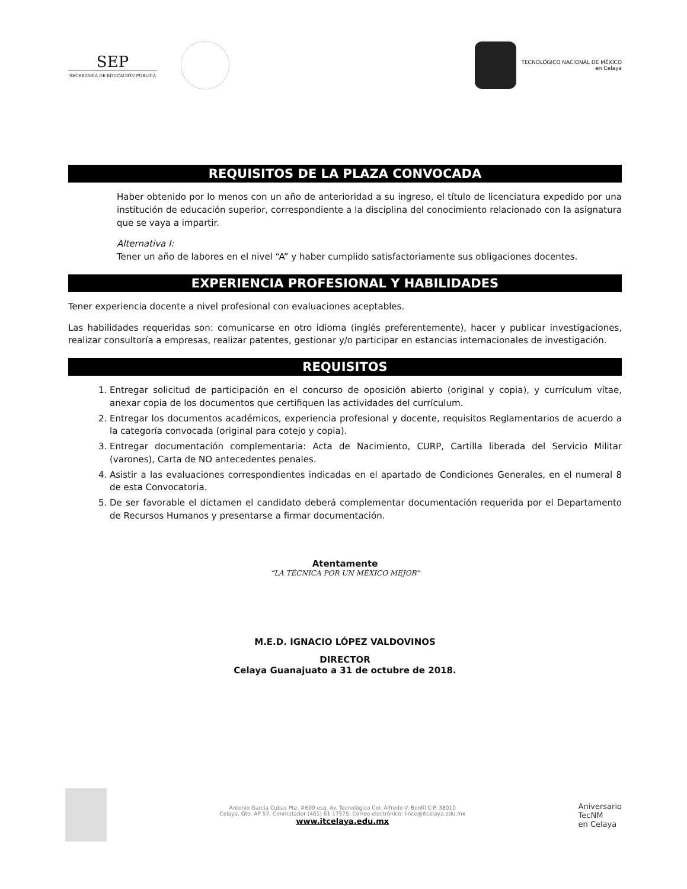SEP
SECRETARÍA DE EDUCACIÓN PÚBLICA
TECNOLÓGICO NACIONAL DE MÉXICO
en Celaya
REQUISITOS DE LA PLAZA CONVOCADA
Haber obtenido por lo menos con un año de anterioridad a su ingreso, el título de licenciatura expedido por una institución de educación superior, correspondiente a la disciplina del conocimiento relacionado con la asignatura que se vaya a impartir.
Alternativa I:
Tener un año de labores en el nivel “A” y haber cumplido satisfactoriamente sus obligaciones docentes.
EXPERIENCIA PROFESIONAL Y HABILIDADES
Tener experiencia docente a nivel profesional con evaluaciones aceptables.
Las habilidades requeridas son: comunicarse en otro idioma (inglés preferentemente), hacer y publicar investigaciones, realizar consultoría a empresas, realizar patentes, gestionar y/o participar en estancias internacionales de investigación.
REQUISITOS
1. Entregar solicitud de participación en el concurso de oposición abierto (original y copia), y currículum vítae, anexar copia de los documentos que certifiquen las actividades del currículum.
2. Entregar los documentos académicos, experiencia profesional y docente, requisitos Reglamentarios de acuerdo a la categoría convocada (original para cotejo y copia).
3. Entregar documentación complementaria: Acta de Nacimiento, CURP, Cartilla liberada del Servicio Militar (varones), Carta de NO antecedentes penales.
4. Asistir a las evaluaciones correspondientes indicadas en el apartado de Condiciones Generales, en el numeral 8 de esta Convocatoria.
5. De ser favorable el dictamen el candidato deberá complementar documentación requerida por el Departamento de Recursos Humanos y presentarse a firmar documentación.
Atentamente
“LA TÉCNICA POR UN MÉXICO MEJOR”
M.E.D. IGNACIO LÓPEZ VALDOVINOS
DIRECTOR
Celaya Guanajuato a 31 de octubre de 2018.
Antonio García Cubas Pte. #600 esq. Av. Tecnológico Col. Alfredo V. Bonfil C.P. 38010
Celaya, Gto. AP 57, Conmutador (461) 61 17575, Correo electrónico: lince@itcelaya.edu.mx
www.itcelaya.edu.mx
Aniversario
TecNM
en Celaya